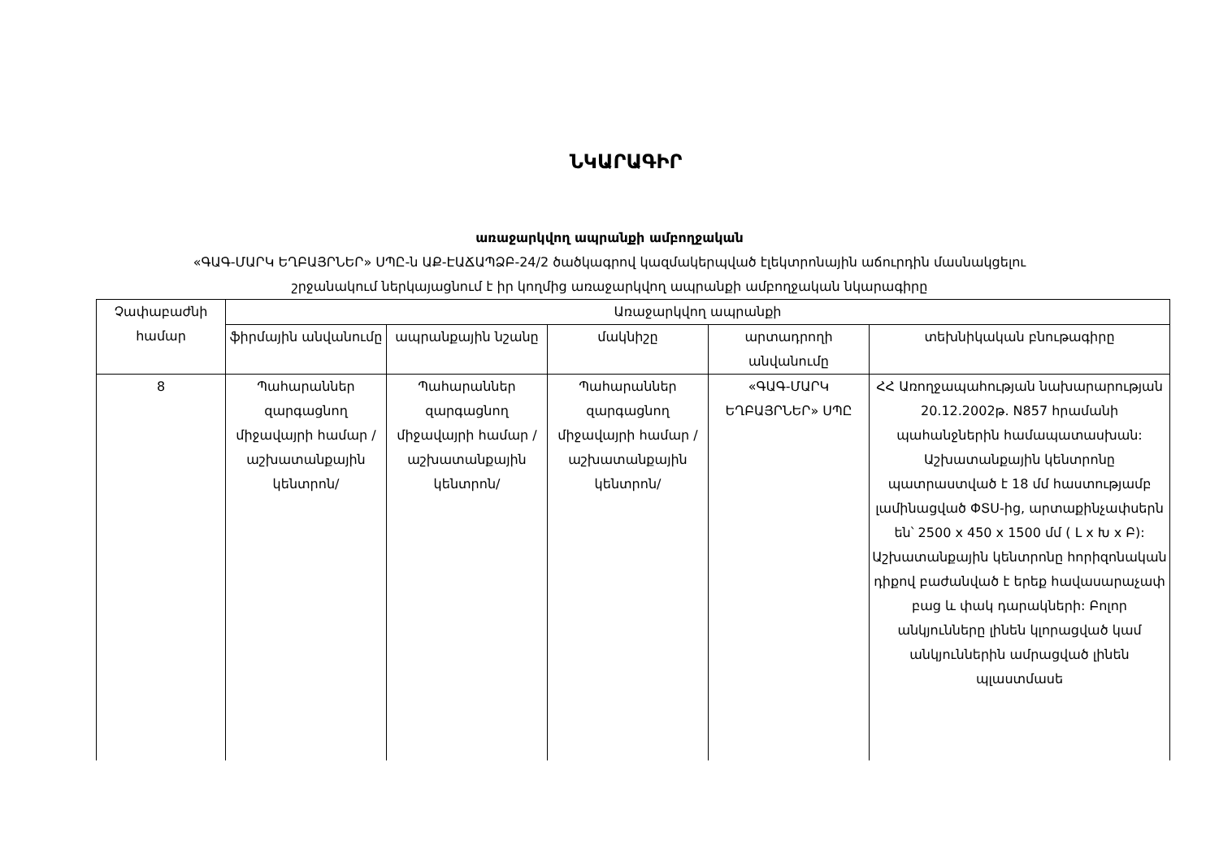ՆԿԱՐԱԳԻՐ
առաջարկվող ապրանքի ամբողջական
«ԳԱԳ-ՄԱՐԿ ԵՂԲԱՅՐՆԵՐ» ՍՊԸ-ն ԱՔ-ԷԱՃԱՊՁԲ-24/2 ծածկագրով կազմակերպված էլեկտրոնային աճուրդին մասնակցելու
շրջանակում ներկայացնում է իր կողմից առաջարկվող ապրանքի ամբողջական նկարագիրը
| Չափաբաժնի համար | Առաջարկվող ապրանքի | | | | |
| --- | --- | --- | --- | --- | --- |
| | ֆիրմային անվանումը | ապրանքային նշանը | մակնիշը | արտադրողի անվանումը | տեխնիկական բնութագիրը |
| 8 | Պահարաններ զարգացնող միջավայրի համար /աշխատանքային կենտրոն/ | Պահարաններ զարգացնող միջավայրի համար /աշխատանքային կենտրոն/ | Պահարաններ զարգացնող միջավայրի համար /աշխատանքային կենտրոն/ | «ԳԱԳ-ՄԱՐԿ ԵՂԲԱՅՐՆԵՐ» ՍՊԸ | ՀՀ Առողջապահության նախարարության 20.12.2002թ. N857 հրամանի պահանջներին համապատասխան: Աշխատանքային կենտրոնը պատրաստված է 18 մմ հաստությամբ լամինացված ՓՏՍ-ից, արտաքինչափսերն են՝ 2500 x 450 x 1500 մմ ( Լ x Խ x Բ): Աշխատանքային կենտրոնը հորիզոնական դիքով բաժանված է երեք հավասարաչափ բաց և փակ դարակների: Բոլոր անկյունները լինեն կլորացված կամ անկյուններին ամրացված լինեն պլաստմասե |